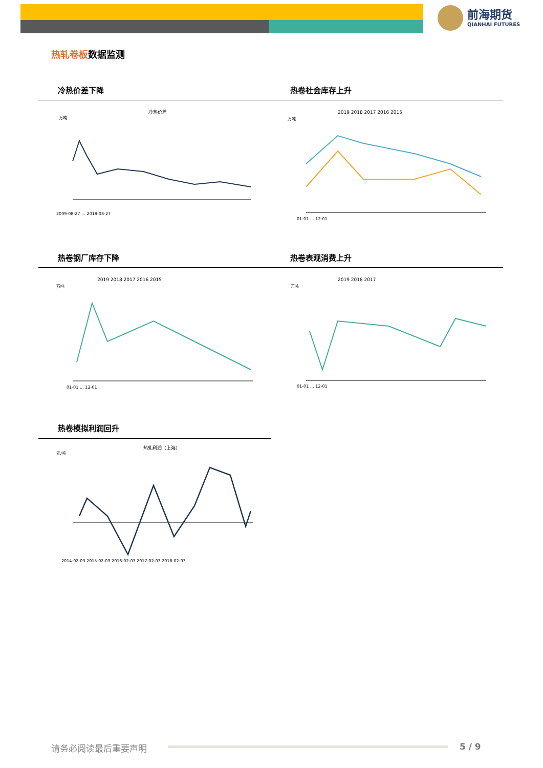前海期货
QIANHAI FUTURES
热轧卷板数据监测
冷热价差下降 热卷社会库存上升
冷热价差
万吨
2009-08-27 … 2018-08-27
2019 2018 2017 2016 2015
万吨
01-01 … 12-01
热卷钢厂库存下降 热卷表观消费上升
2019 2018 2017 2016 2015
万吨
01-01 … 12-01
2019 2018 2017
万吨
01-01 … 12-01
热卷模拟利润回升
热轧利润（上海）
元/吨
2014-02-03 2015-02-03 2016-02-03 2017-02-03 2018-02-03
请务必阅读最后重要声明 5 / 9